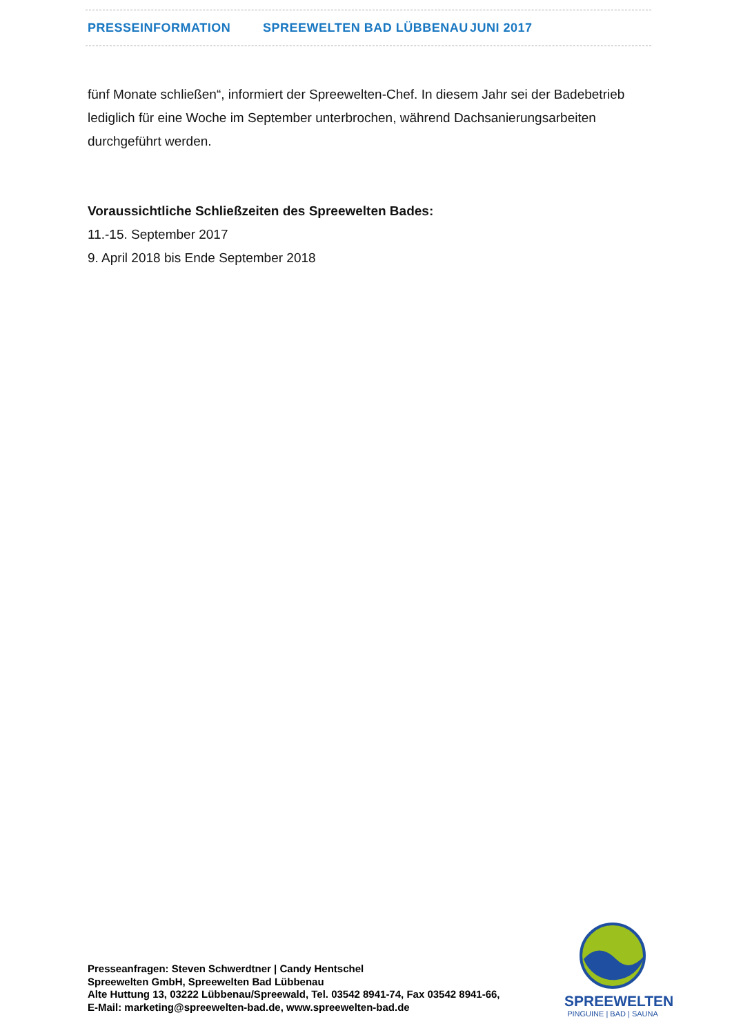PRESSEINFORMATION SPREEWELTEN BAD LÜBBENAU JUNI 2017
fünf Monate schließen“, informiert der Spreewelten-Chef. In diesem Jahr sei der Badebetrieb lediglich für eine Woche im September unterbrochen, während Dachsanierungsarbeiten durchgeführt werden.
Voraussichtliche Schließzeiten des Spreewelten Bades:
11.-15. September 2017
9. April 2018 bis Ende September 2018
Presseanfragen: Steven Schwerdtner | Candy Hentschel
Spreewelten GmbH, Spreewelten Bad Lübbenau
Alte Huttung 13, 03222 Lübbenau/Spreewald, Tel. 03542 8941-74, Fax 03542 8941-66,
E-Mail: marketing@spreewelten-bad.de, www.spreewelten-bad.de
SPREEWELTEN
PINGUINE | BAD | SAUNA